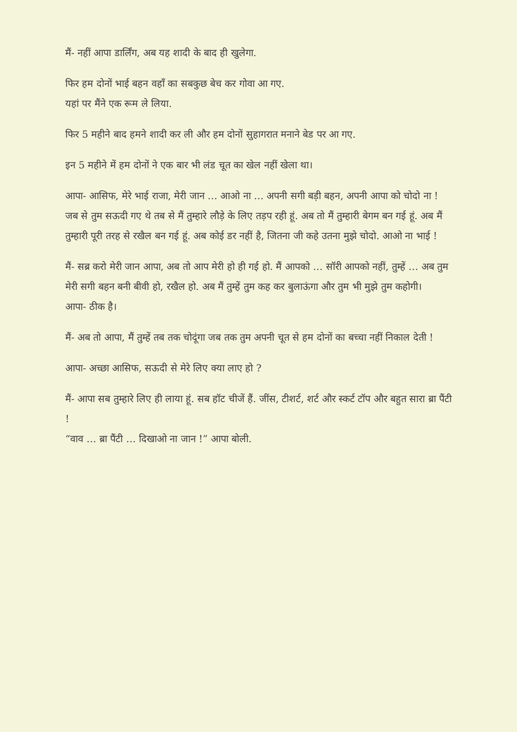मैं- नहीं आपा डार्लिंग, अब यह शादी के बाद ही खुलेगा.
फिर हम दोनों भाई बहन वहाँ का सबकुछ बेच कर गोवा आ गए.
यहां पर मैंने एक रूम ले लिया.
फिर 5 महीने बाद हमने शादी कर ली और हम दोनों सुहागरात मनाने बेड पर आ गए.
इन 5 महीने में हम दोनों ने एक बार भी लंड चूत का खेल नहीं खेला था।
आपा- आसिफ, मेरे भाई राजा, मेरी जान … आओ ना … अपनी सगी बड़ी बहन, अपनी आपा को चोदो ना ! जब से तुम सऊदी गए थे तब से मैं तुम्हारे लौड़े के लिए तड़प रही हूं. अब तो मैं तुम्हारी बेगम बन गई हूं. अब मैं तुम्हारी पूरी तरह से रखैल बन गई हूं. अब कोई डर नहीं है, जितना जी कहे उतना मुझे चोदो. आओ ना भाई !
मैं- सब्र करो मेरी जान आपा, अब तो आप मेरी हो ही गई हो. मैं आपको … सॉरी आपको नहीं, तुम्हें … अब तुम मेरी सगी बहन बनी बीवी हो, रखैल हो. अब मैं तुम्हें तुम कह कर बुलाऊंगा और तुम भी मुझे तुम कहोगी।
आपा- ठीक है।
मैं- अब तो आपा, मैं तुम्हें तब तक चोदूंगा जब तक तुम अपनी चूत से हम दोनों का बच्चा नहीं निकाल देती !
आपा- अच्छा आसिफ, सऊदी से मेरे लिए क्या लाए हो ?
मैं- आपा सब तुम्हारे लिए ही लाया हूं. सब हॉट चीजें हैं. जींस, टीशर्ट, शर्ट और स्कर्ट टॉप और बहुत सारा ब्रा पैंटी !
“वाव … ब्रा पैंटी … दिखाओ ना जान !” आपा बोली.